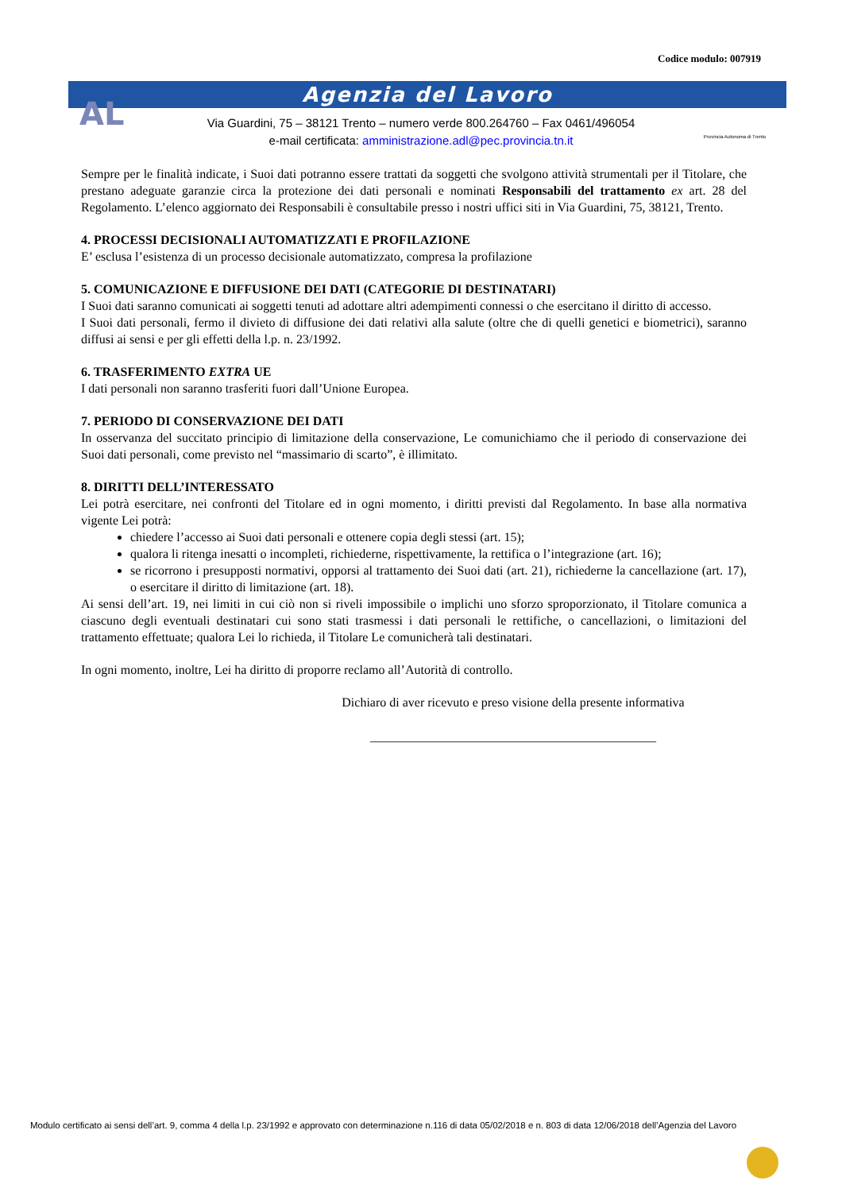Codice modulo: 007919
Agenzia del Lavoro
AL
Via Guardini, 75 – 38121 Trento – numero verde 800.264760 – Fax 0461/496054
e-mail certificata: amministrazione.adl@pec.provincia.tn.it
Provincia Autonoma di Trento
Sempre per le finalità indicate, i Suoi dati potranno essere trattati da soggetti che svolgono attività strumentali per il Titolare, che prestano adeguate garanzie circa la protezione dei dati personali e nominati Responsabili del trattamento ex art. 28 del Regolamento. L’elenco aggiornato dei Responsabili è consultabile presso i nostri uffici siti in Via Guardini, 75, 38121, Trento.
4. PROCESSI DECISIONALI AUTOMATIZZATI E PROFILAZIONE
E’ esclusa l’esistenza di un processo decisionale automatizzato, compresa la profilazione
5. COMUNICAZIONE E DIFFUSIONE DEI DATI (CATEGORIE DI DESTINATARI)
I Suoi dati saranno comunicati ai soggetti tenuti ad adottare altri adempimenti connessi o che esercitano il diritto di accesso.
I Suoi dati personali, fermo il divieto di diffusione dei dati relativi alla salute (oltre che di quelli genetici e biometrici), saranno diffusi ai sensi e per gli effetti della l.p. n. 23/1992.
6. TRASFERIMENTO EXTRA UE
I dati personali non saranno trasferiti fuori dall’Unione Europea.
7. PERIODO DI CONSERVAZIONE DEI DATI
In osservanza del succitato principio di limitazione della conservazione, Le comunichiamo che il periodo di conservazione dei Suoi dati personali, come previsto nel “massimario di scarto”, è illimitato.
8. DIRITTI DELL’INTERESSATO
Lei potrà esercitare, nei confronti del Titolare ed in ogni momento, i diritti previsti dal Regolamento. In base alla normativa vigente Lei potrà:
chiedere l’accesso ai Suoi dati personali e ottenere copia degli stessi (art. 15);
qualora li ritenga inesatti o incompleti, richiederne, rispettivamente, la rettifica o l’integrazione (art. 16);
se ricorrono i presupposti normativi, opporsi al trattamento dei Suoi dati (art. 21), richiederne la cancellazione (art. 17), o esercitare il diritto di limitazione (art. 18).
Ai sensi dell’art. 19, nei limiti in cui ciò non si riveli impossibile o implichi uno sforzo sproporzionato, il Titolare comunica a ciascuno degli eventuali destinatari cui sono stati trasmessi i dati personali le rettifiche, o cancellazioni, o limitazioni del trattamento effettuate; qualora Lei lo richieda, il Titolare Le comunicherà tali destinatari.
In ogni momento, inoltre, Lei ha diritto di proporre reclamo all’Autorità di controllo.
Dichiaro di aver ricevuto e preso visione della presente informativa
_____________________________________________
Modulo certificato ai sensi dell’art. 9, comma 4 della l.p. 23/1992 e approvato con determinazione n.116 di data 05/02/2018 e n. 803 di data 12/06/2018 dell’Agenzia del Lavoro